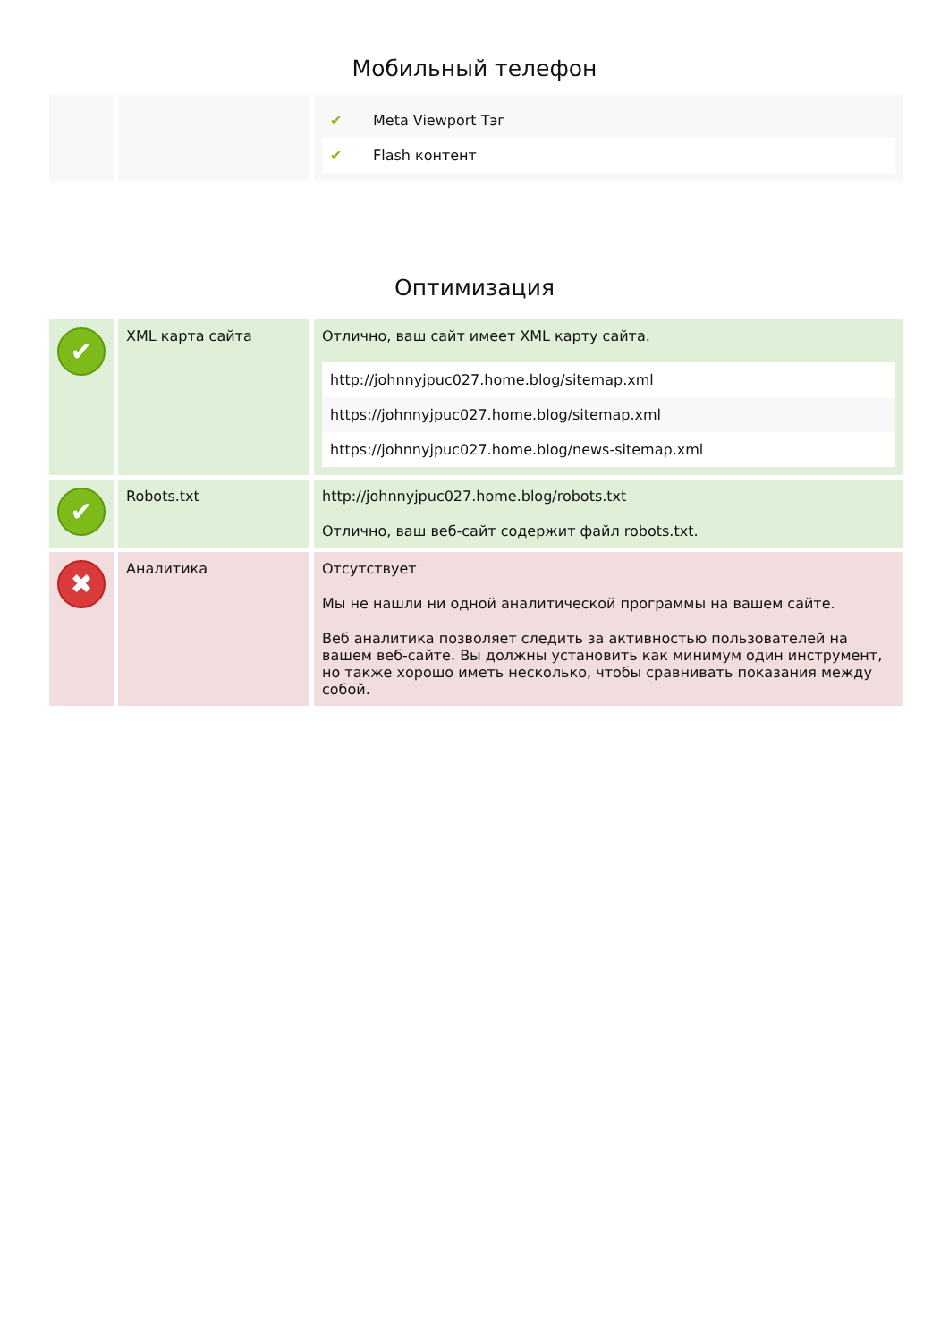Мобильный телефон
| | | / ✔ / Meta Viewport Тэг / / ✔ / Flash контент / |
Оптимизация
| ✔ | XML карта сайта | Отлично, ваш сайт имеет XML карту сайта. / http://johnnyjpuc027.home.blog/sitemap.xml / / https://johnnyjpuc027.home.blog/sitemap.xml / / https://johnnyjpuc027.home.blog/news-sitemap.xml / |
| ✔ | Robots.txt | http://johnnyjpuc027.home.blog/robots.txt Отлично, ваш веб-сайт содержит файл robots.txt. |
| ✖ | Аналитика | Отсутствует Мы не нашли ни одной аналитической программы на вашем сайте. Веб аналитика позволяет следить за активностью пользователей на вашем веб-сайте. Вы должны установить как минимум один инструмент, но также хорошо иметь несколько, чтобы сравнивать показания между собой. |